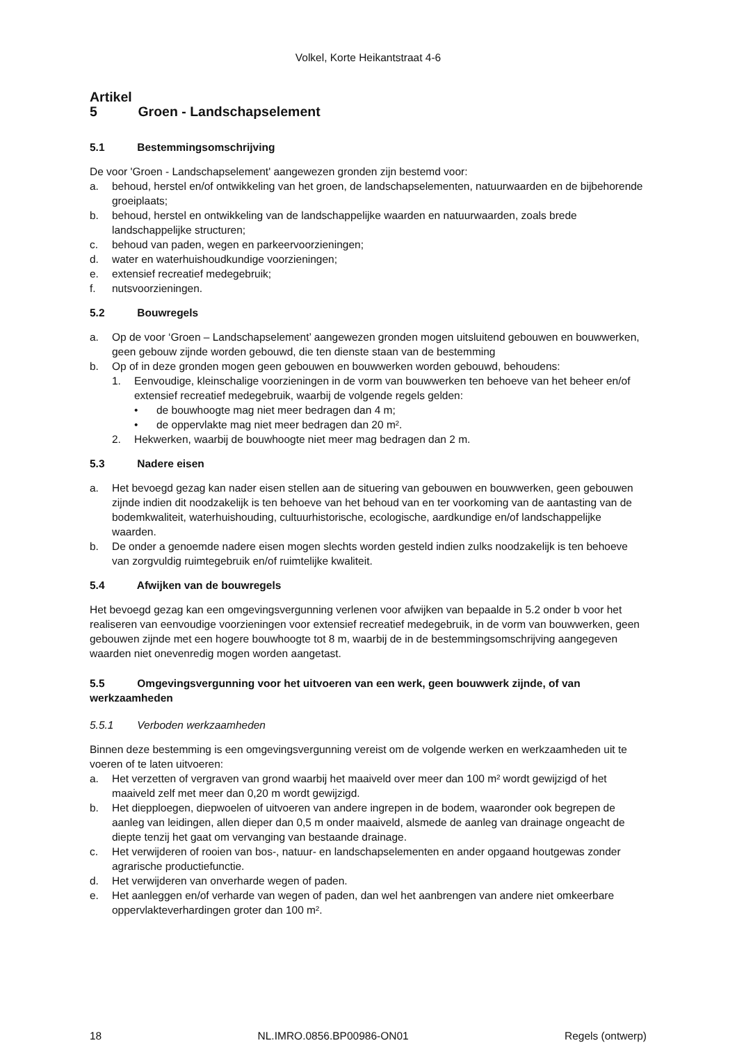Volkel, Korte Heikantstraat 4-6
Artikel 5 Groen - Landschapselement
5.1 Bestemmingsomschrijving
De voor 'Groen - Landschapselement' aangewezen gronden zijn bestemd voor:
a. behoud, herstel en/of ontwikkeling van het groen, de landschapselementen, natuurwaarden en de bijbehorende groeiplaats;
b. behoud, herstel en ontwikkeling van de landschappelijke waarden en natuurwaarden, zoals brede landschappelijke structuren;
c. behoud van paden, wegen en parkeervoorzieningen;
d. water en waterhuishoudkundige voorzieningen;
e. extensief recreatief medegebruik;
f. nutsvoorzieningen.
5.2 Bouwregels
a. Op de voor ‘Groen – Landschapselement’ aangewezen gronden mogen uitsluitend gebouwen en bouwwerken, geen gebouw zijnde worden gebouwd, die ten dienste staan van de bestemming
b. Op of in deze gronden mogen geen gebouwen en bouwwerken worden gebouwd, behoudens:
1. Eenvoudige, kleinschalige voorzieningen in de vorm van bouwwerken ten behoeve van het beheer en/of extensief recreatief medegebruik, waarbij de volgende regels gelden:
• de bouwhoogte mag niet meer bedragen dan 4 m;
• de oppervlakte mag niet meer bedragen dan 20 m².
2. Hekwerken, waarbij de bouwhoogte niet meer mag bedragen dan 2 m.
5.3 Nadere eisen
a. Het bevoegd gezag kan nader eisen stellen aan de situering van gebouwen en bouwwerken, geen gebouwen zijnde indien dit noodzakelijk is ten behoeve van het behoud van en ter voorkoming van de aantasting van de bodemkwaliteit, waterhuishouding, cultuurhistorische, ecologische, aardkundige en/of landschappelijke waarden.
b. De onder a genoemde nadere eisen mogen slechts worden gesteld indien zulks noodzakelijk is ten behoeve van zorgvuldig ruimtegebruik en/of ruimtelijke kwaliteit.
5.4 Afwijken van de bouwregels
Het bevoegd gezag kan een omgevingsvergunning verlenen voor afwijken van bepaalde in 5.2 onder b voor het realiseren van eenvoudige voorzieningen voor extensief recreatief medegebruik, in de vorm van bouwwerken, geen gebouwen zijnde met een hogere bouwhoogte tot 8 m, waarbij de in de bestemmingsomschrijving aangegeven waarden niet onevenredig mogen worden aangetast.
5.5 Omgevingsvergunning voor het uitvoeren van een werk, geen bouwwerk zijnde, of van werkzaamheden
5.5.1 Verboden werkzaamheden
Binnen deze bestemming is een omgevingsvergunning vereist om de volgende werken en werkzaamheden uit te voeren of te laten uitvoeren:
a. Het verzetten of vergraven van grond waarbij het maaiveld over meer dan 100 m² wordt gewijzigd of het maaiveld zelf met meer dan 0,20 m wordt gewijzigd.
b. Het diepploegen, diepwoelen of uitvoeren van andere ingrepen in de bodem, waaronder ook begrepen de aanleg van leidingen, allen dieper dan 0,5 m onder maaiveld, alsmede de aanleg van drainage ongeacht de diepte tenzij het gaat om vervanging van bestaande drainage.
c. Het verwijderen of rooien van bos-, natuur- en landschapselementen en ander opgaand houtgewas zonder agrarische productiefunctie.
d. Het verwijderen van onverharde wegen of paden.
e. Het aanleggen en/of verharde van wegen of paden, dan wel het aanbrengen van andere niet omkeerbare oppervlakteverhardingen groter dan 100 m².
18 NL.IMRO.0856.BP00986-ON01 Regels (ontwerp)